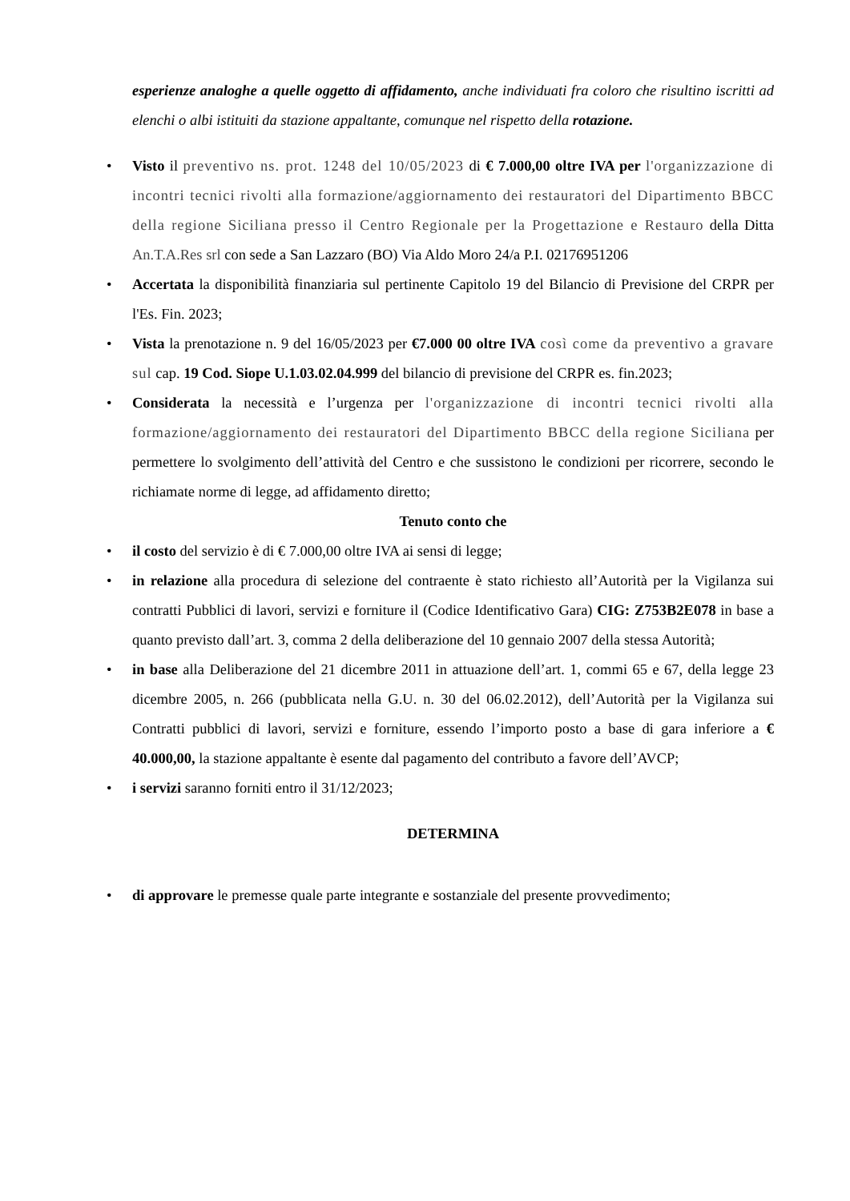esperienze analoghe a quelle oggetto di affidamento, anche individuati fra coloro che risultino iscritti ad elenchi o albi istituiti da stazione appaltante, comunque nel rispetto della rotazione.
• Visto il preventivo ns. prot. 1248 del 10/05/2023 di € 7.000,00 oltre IVA per l'organizzazione di incontri tecnici rivolti alla formazione/aggiornamento dei restauratori del Dipartimento BBCC della regione Siciliana presso il Centro Regionale per la Progettazione e Restauro della Ditta An.T.A.Res srl con sede a San Lazzaro (BO) Via Aldo Moro 24/a P.I. 02176951206
• Accertata la disponibilità finanziaria sul pertinente Capitolo 19 del Bilancio di Previsione del CRPR per l'Es. Fin. 2023;
• Vista la prenotazione n. 9 del 16/05/2023 per €7.000 00 oltre IVA così come da preventivo a gravare sul cap. 19 Cod. Siope U.1.03.02.04.999 del bilancio di previsione del CRPR es. fin.2023;
• Considerata la necessità e l’urgenza per l'organizzazione di incontri tecnici rivolti alla formazione/aggiornamento dei restauratori del Dipartimento BBCC della regione Siciliana per permettere lo svolgimento dell’attività del Centro e che sussistono le condizioni per ricorrere, secondo le richiamate norme di legge, ad affidamento diretto;
Tenuto conto che
• il costo del servizio è di € 7.000,00 oltre IVA ai sensi di legge;
• in relazione alla procedura di selezione del contraente è stato richiesto all’Autorità per la Vigilanza sui contratti Pubblici di lavori, servizi e forniture il (Codice Identificativo Gara) CIG: Z753B2E078 in base a quanto previsto dall’art. 3, comma 2 della deliberazione del 10 gennaio 2007 della stessa Autorità;
• in base alla Deliberazione del 21 dicembre 2011 in attuazione dell’art. 1, commi 65 e 67, della legge 23 dicembre 2005, n. 266 (pubblicata nella G.U. n. 30 del 06.02.2012), dell’Autorità per la Vigilanza sui Contratti pubblici di lavori, servizi e forniture, essendo l’importo posto a base di gara inferiore a € 40.000,00, la stazione appaltante è esente dal pagamento del contributo a favore dell’AVCP;
• i servizi saranno forniti entro il 31/12/2023;
DETERMINA
• di approvare le premesse quale parte integrante e sostanziale del presente provvedimento;